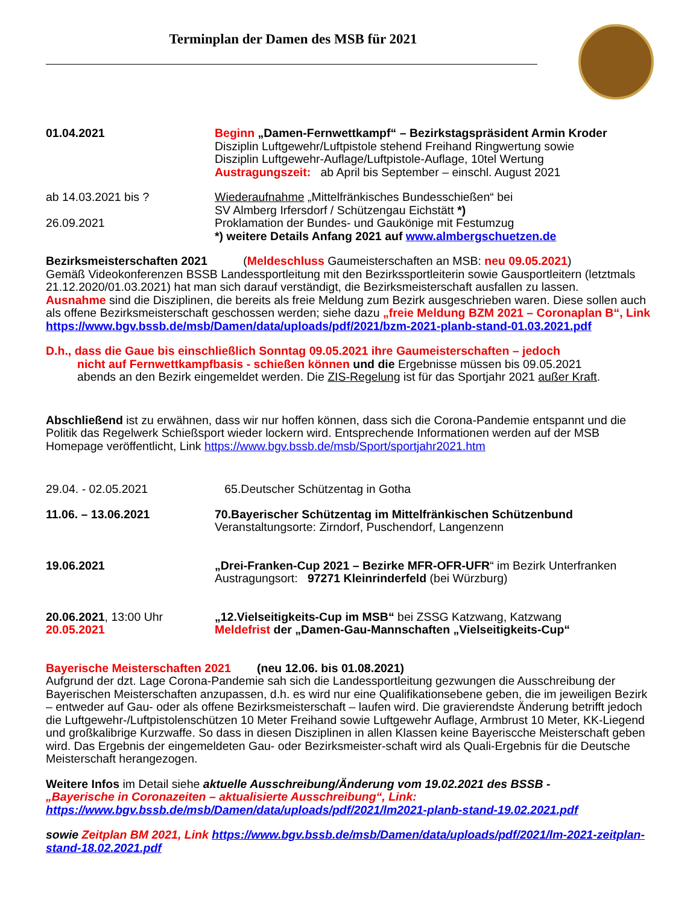Terminplan der Damen des MSB für 2021
01.04.2021 Beginn „Damen-Fernwettkampf“ – Bezirkstagspräsident Armin Kroder
Disziplin Luftgewehr/Luftpistole stehend Freihand Ringwertung sowie
Disziplin Luftgewehr-Auflage/Luftpistole-Auflage, 10tel Wertung
Austragungszeit: ab April bis September – einschl. August 2021
ab 14.03.2021 bis ?
26.09.2021
Wiederaufnahme „Mittelfränkisches Bundesschießen“ bei
SV Almberg Irfersdorf / Schützengau Eichstätt *)
Proklamation der Bundes- und Gaukönige mit Festumzug
*) weitere Details Anfang 2021 auf www.almbergschuetzen.de
Bezirksmeisterschaften 2021 (Meldeschluss Gaumeisterschaften an MSB: neu 09.05.2021)
Gemäß Videokonferenzen BSSB Landessportleitung mit den Bezirkssportleiterin sowie Gausportleitern (letztmals 21.12.2020/01.03.2021) hat man sich darauf verständigt, die Bezirksmeisterschaft ausfallen zu lassen.
Ausnahme sind die Disziplinen, die bereits als freie Meldung zum Bezirk ausgeschrieben waren. Diese sollen auch als offene Bezirksmeisterschaft geschossen werden; siehe dazu „freie Meldung BZM 2021 – Coronaplan B“, Link https://www.bgv.bssb.de/msb/Damen/data/uploads/pdf/2021/bzm-2021-planb-stand-01.03.2021.pdf
D.h., dass die Gaue bis einschließlich Sonntag 09.05.2021 ihre Gaumeisterschaften – jedoch
nicht auf Fernwettkampfbasis - schießen können und die Ergebnisse müssen bis 09.05.2021
abends an den Bezirk eingemeldet werden. Die ZIS-Regelung ist für das Sportjahr 2021 außer Kraft.
Abschließend ist zu erwähnen, dass wir nur hoffen können, dass sich die Corona-Pandemie entspannt und die Politik das Regelwerk Schießsport wieder lockern wird. Entsprechende Informationen werden auf der MSB Homepage veröffentlicht, Link https://www.bgv.bssb.de/msb/Sport/sportjahr2021.htm
29.04. - 02.05.2021 65.Deutscher Schützentag in Gotha
11.06. – 13.06.2021 70.Bayerischer Schützentag im Mittelfränkischen Schützenbund
Veranstaltungsorte: Zirndorf, Puschendorf, Langenzenn
19.06.2021 „Drei-Franken-Cup 2021 – Bezirke MFR-OFR-UFR“ im Bezirk Unterfranken
Austragungsort: 97271 Kleinrinderfeld (bei Würzburg)
20.06.2021, 13:00 Uhr
20.05.2021
„12.Vielseitigkeits-Cup im MSB“ bei ZSSG Katzwang, Katzwang
Meldefrist der „Damen-Gau-Mannschaften „Vielseitigkeits-Cup“
Bayerische Meisterschaften 2021 (neu 12.06. bis 01.08.2021)
Aufgrund der dzt. Lage Corona-Pandemie sah sich die Landessportleitung gezwungen die Ausschreibung der Bayerischen Meisterschaften anzupassen, d.h. es wird nur eine Qualifikationsebene geben, die im jeweiligen Bezirk – entweder auf Gau- oder als offene Bezirksmeisterschaft – laufen wird. Die gravierendste Änderung betrifft jedoch die Luftgewehr-/Luftpistolenschützen 10 Meter Freihand sowie Luftgewehr Auflage, Armbrust 10 Meter, KK-Liegend und großkalibrige Kurzwaffe. So dass in diesen Disziplinen in allen Klassen keine Bayeriscche Meisterschaft geben wird. Das Ergebnis der eingemeldeten Gau- oder Bezirksmeister-schaft wird als Quali-Ergebnis für die Deutsche Meisterschaft herangezogen.
Weitere Infos im Detail siehe aktuelle Ausschreibung/Änderung vom 19.02.2021 des BSSB -
„Bayerische in Coronazeiten – aktualisierte Ausschreibung“, Link:
https://www.bgv.bssb.de/msb/Damen/data/uploads/pdf/2021/lm2021-planb-stand-19.02.2021.pdf
sowie Zeitplan BM 2021, Link https://www.bgv.bssb.de/msb/Damen/data/uploads/pdf/2021/lm-2021-zeitplan-stand-18.02.2021.pdf